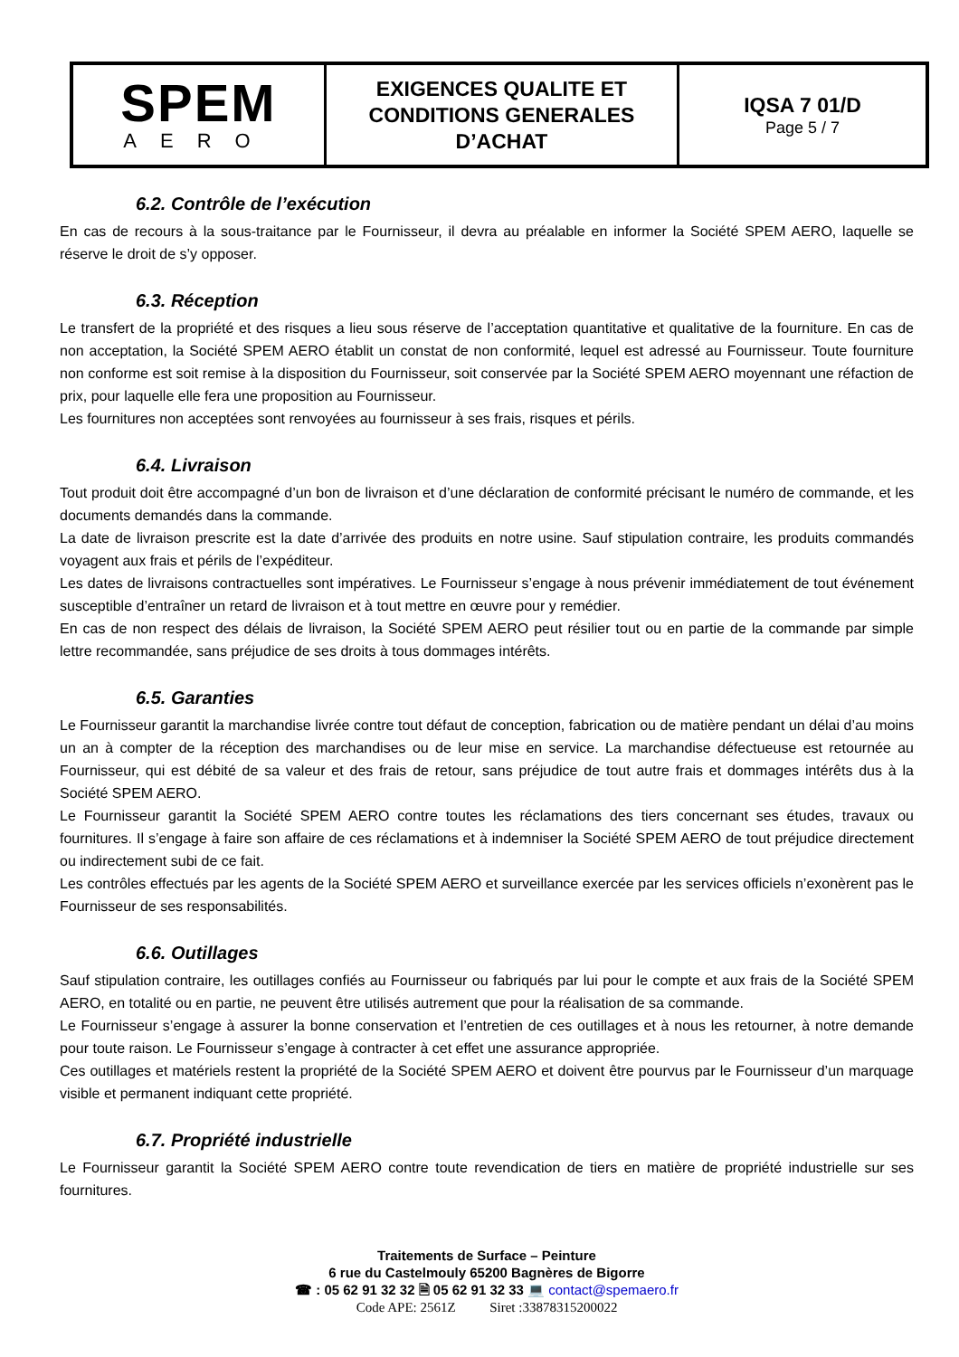| SPEM AERO | EXIGENCES QUALITE ET CONDITIONS GENERALES D’ACHAT | IQSA 7 01/D Page 5 / 7 |
6.2. Contrôle de l’exécution
En cas de recours à la sous-traitance par le Fournisseur, il devra au préalable en informer la Société SPEM AERO, laquelle se réserve le droit de s’y opposer.
6.3. Réception
Le transfert de la propriété et des risques a lieu sous réserve de l’acceptation quantitative et qualitative de la fourniture. En cas de non acceptation, la Société SPEM AERO établit un constat de non conformité, lequel est adressé au Fournisseur. Toute fourniture non conforme est soit remise à la disposition du Fournisseur, soit conservée par la Société SPEM AERO moyennant une réfaction de prix, pour laquelle elle fera une proposition au Fournisseur.
Les fournitures non acceptées sont renvoyées au fournisseur à ses frais, risques et périls.
6.4. Livraison
Tout produit doit être accompagné d’un bon de livraison et d’une déclaration de conformité précisant le numéro de commande, et les documents demandés dans la commande.
La date de livraison prescrite est la date d’arrivée des produits en notre usine. Sauf stipulation contraire, les produits commandés voyagent aux frais et périls de l’expéditeur.
Les dates de livraisons contractuelles sont impératives. Le Fournisseur s’engage à nous prévenir immédiatement de tout événement susceptible d’entraîner un retard de livraison et à tout mettre en œuvre pour y remédier.
En cas de non respect des délais de livraison, la Société SPEM AERO peut résilier tout ou en partie de la commande par simple lettre recommandée, sans préjudice de ses droits à tous dommages intérêts.
6.5. Garanties
Le Fournisseur garantit la marchandise livrée contre tout défaut de conception, fabrication ou de matière pendant un délai d’au moins un an à compter de la réception des marchandises ou de leur mise en service. La marchandise défectueuse est retournée au Fournisseur, qui est débité de sa valeur et des frais de retour, sans préjudice de tout autre frais et dommages intérêts dus à la Société SPEM AERO.
Le Fournisseur garantit la Société SPEM AERO contre toutes les réclamations des tiers concernant ses études, travaux ou fournitures. Il s’engage à faire son affaire de ces réclamations et à indemniser la Société SPEM AERO de tout préjudice directement ou indirectement subi de ce fait.
Les contrôles effectués par les agents de la Société SPEM AERO et surveillance exercée par les services officiels n’exonèrent pas le Fournisseur de ses responsabilités.
6.6. Outillages
Sauf stipulation contraire, les outillages confiés au Fournisseur ou fabriqués par lui pour le compte et aux frais de la Société SPEM AERO, en totalité ou en partie, ne peuvent être utilisés autrement que pour la réalisation de sa commande.
Le Fournisseur s’engage à assurer la bonne conservation et l’entretien de ces outillages et à nous les retourner, à notre demande pour toute raison. Le Fournisseur s’engage à contracter à cet effet une assurance appropriée.
Ces outillages et matériels restent la propriété de la Société SPEM AERO et doivent être pourvus par le Fournisseur d’un marquage visible et permanent indiquant cette propriété.
6.7. Propriété industrielle
Le Fournisseur garantit la Société SPEM AERO contre toute revendication de tiers en matière de propriété industrielle sur ses fournitures.
Traitements de Surface – Peinture
6 rue du Castelmouly 65200 Bagnères de Bigorre
☎ : 05 62 91 32 32 🗎 05 62 91 32 33 💻 contact@spemaero.fr
Code APE: 2561Z Siret :33878315200022